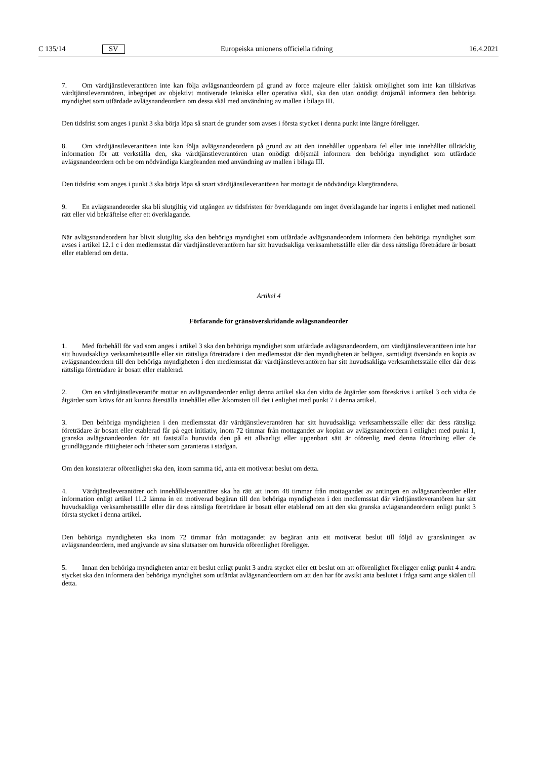C 135/14 SV Europeiska unionens officiella tidning 16.4.2021
7. Om värdtjänstleverantören inte kan följa avlägsnandeordern på grund av force majeure eller faktisk omöjlighet som inte kan tillskrivas värdtjänstleverantören, inbegripet av objektivt motiverade tekniska eller operativa skäl, ska den utan onödigt dröjsmål informera den behöriga myndighet som utfärdade avlägsnandeordern om dessa skäl med användning av mallen i bilaga III.
Den tidsfrist som anges i punkt 3 ska börja löpa så snart de grunder som avses i första stycket i denna punkt inte längre föreligger.
8. Om värdtjänstleverantören inte kan följa avlägsnandeordern på grund av att den innehåller uppenbara fel eller inte innehåller tillräcklig information för att verkställa den, ska värdtjänstleverantören utan onödigt dröjsmål informera den behöriga myndighet som utfärdade avlägsnandeordern och be om nödvändiga klargöranden med användning av mallen i bilaga III.
Den tidsfrist som anges i punkt 3 ska börja löpa så snart värdtjänstleverantören har mottagit de nödvändiga klargörandena.
9. En avlägsnandeorder ska bli slutgiltig vid utgången av tidsfristen för överklagande om inget överklagande har ingetts i enlighet med nationell rätt eller vid bekräftelse efter ett överklagande.
När avlägsnandeordern har blivit slutgiltig ska den behöriga myndighet som utfärdade avlägsnandeordern informera den behöriga myndighet som avses i artikel 12.1 c i den medlemsstat där värdtjänstleverantören har sitt huvudsakliga verksamhetsställe eller där dess rättsliga företrädare är bosatt eller etablerad om detta.
Artikel 4
Förfarande för gränsöverskridande avlägsnandeorder
1. Med förbehåll för vad som anges i artikel 3 ska den behöriga myndighet som utfärdade avlägsnandeordern, om värdtjänstleverantören inte har sitt huvudsakliga verksamhetsställe eller sin rättsliga företrädare i den medlemsstat där den myndigheten är belägen, samtidigt översända en kopia av avlägsnandeordern till den behöriga myndigheten i den medlemsstat där värdtjänstleverantören har sitt huvudsakliga verksamhetsställe eller där dess rättsliga företrädare är bosatt eller etablerad.
2. Om en värdtjänstleverantör mottar en avlägsnandeorder enligt denna artikel ska den vidta de åtgärder som föreskrivs i artikel 3 och vidta de åtgärder som krävs för att kunna återställa innehållet eller åtkomsten till det i enlighet med punkt 7 i denna artikel.
3. Den behöriga myndigheten i den medlemsstat där värdtjänstleverantören har sitt huvudsakliga verksamhetsställe eller där dess rättsliga företrädare är bosatt eller etablerad får på eget initiativ, inom 72 timmar från mottagandet av kopian av avlägsnandeordern i enlighet med punkt 1, granska avlägsnandeorden för att fastställa huruvida den på ett allvarligt eller uppenbart sätt är oförenlig med denna förordning eller de grundläggande rättigheter och friheter som garanteras i stadgan.
Om den konstaterar oförenlighet ska den, inom samma tid, anta ett motiverat beslut om detta.
4. Värdtjänstleverantörer och innehållsleverantörer ska ha rätt att inom 48 timmar från mottagandet av antingen en avlägsnandeorder eller information enligt artikel 11.2 lämna in en motiverad begäran till den behöriga myndigheten i den medlemsstat där värdtjänstleverantören har sitt huvudsakliga verksamhetsställe eller där dess rättsliga företrädare är bosatt eller etablerad om att den ska granska avlägsnandeordern enligt punkt 3 första stycket i denna artikel.
Den behöriga myndigheten ska inom 72 timmar från mottagandet av begäran anta ett motiverat beslut till följd av granskningen av avlägsnandeordern, med angivande av sina slutsatser om huruvida oförenlighet föreligger.
5. Innan den behöriga myndigheten antar ett beslut enligt punkt 3 andra stycket eller ett beslut om att oförenlighet föreligger enligt punkt 4 andra stycket ska den informera den behöriga myndighet som utfärdat avlägsnandeordern om att den har för avsikt anta beslutet i fråga samt ange skälen till detta.